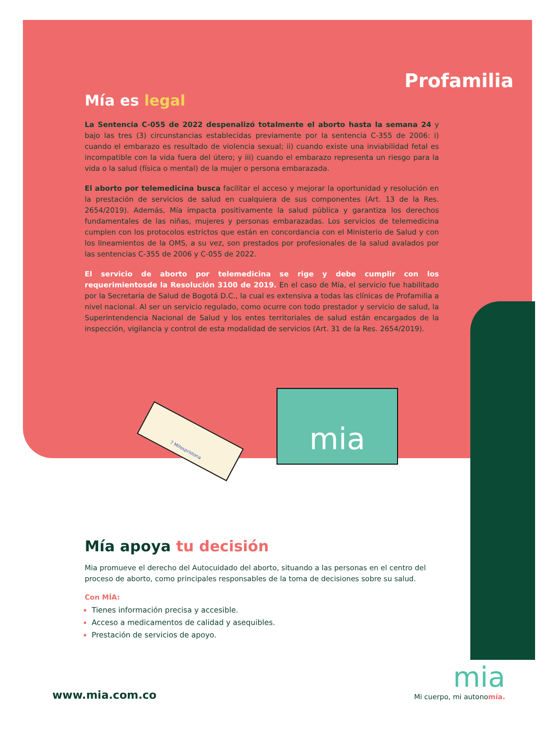Profamilia
Mía es legal
La Sentencia C-055 de 2022 despenalizó totalmente el aborto hasta la semana 24 y bajo las tres (3) circunstancias establecidas previamente por la sentencia C-355 de 2006: i) cuando el embarazo es resultado de violencia sexual; ii) cuando existe una inviabilidad fetal es incompatible con la vida fuera del útero; y iii) cuando el embarazo representa un riesgo para la vida o la salud (física o mental) de la mujer o persona embarazada.
El aborto por telemedicina busca facilitar el acceso y mejorar la oportunidad y resolución en la prestación de servicios de salud en cualquiera de sus componentes (Art. 13 de la Res. 2654/2019). Además, Mía impacta positivamente la salud pública y garantiza los derechos fundamentales de las niñas, mujeres y personas embarazadas. Los servicios de telemedicina cumplen con los protocolos estrictos que están en concordancia con el Ministerio de Salud y con los lineamientos de la OMS, a su vez, son prestados por profesionales de la salud avalados por las sentencias C-355 de 2006 y C-055 de 2022.
El servicio de aborto por telemedicina se rige y debe cumplir con los requerimientosde la Resolución 3100 de 2019. En el caso de Mía, el servicio fue habilitado por la Secretaría de Salud de Bogotá D.C., la cual es extensiva a todas las clínicas de Profamilia a nivel nacional. Al ser un servicio regulado, como ocurre con todo prestador y servicio de salud, la Superintendencia Nacional de Salud y los entes territoriales de salud están encargados de la inspección, vigilancia y control de esta modalidad de servicios (Art. 31 de la Res. 2654/2019).
7 Mifespristona
mia
Mía apoya tu decisión
Mia promueve el derecho del Autocuidado del aborto, situando a las personas en el centro del proceso de aborto, como principales responsables de la toma de decisiones sobre su salud.
Con MÍA:
Tienes información precisa y accesible.
Acceso a medicamentos de calidad y asequibles.
Prestación de servicios de apoyo.
www.mia.com.co
mia
Mi cuerpo, mi autonomía.